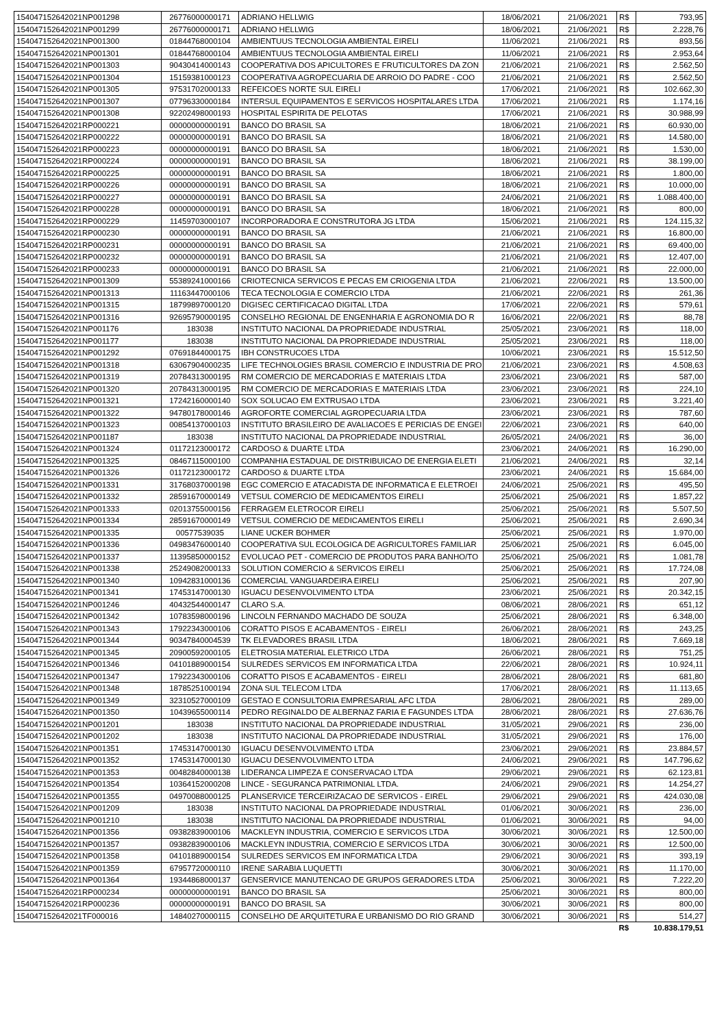| 154047152642021NP001298 | 26776000000171 | ADRIANO HELLWIG | 18/06/2021 | 21/06/2021 | R$ | 793,95 |
| 154047152642021NP001299 | 26776000000171 | ADRIANO HELLWIG | 18/06/2021 | 21/06/2021 | R$ | 2.228,76 |
| 154047152642021NP001300 | 01844768000104 | AMBIENTUUS TECNOLOGIA AMBIENTAL EIRELI | 11/06/2021 | 21/06/2021 | R$ | 893,56 |
| 154047152642021NP001301 | 01844768000104 | AMBIENTUUS TECNOLOGIA AMBIENTAL EIRELI | 11/06/2021 | 21/06/2021 | R$ | 2.953,64 |
| 154047152642021NP001303 | 90430414000143 | COOPERATIVA DOS APICULTORES E FRUTICULTORES DA ZON | 21/06/2021 | 21/06/2021 | R$ | 2.562,50 |
| 154047152642021NP001304 | 15159381000123 | COOPERATIVA AGROPECUARIA DE ARROIO DO PADRE - COO | 21/06/2021 | 21/06/2021 | R$ | 2.562,50 |
| 154047152642021NP001305 | 97531702000133 | REFEICOES NORTE SUL EIRELI | 17/06/2021 | 21/06/2021 | R$ | 102.662,30 |
| 154047152642021NP001307 | 07796330000184 | INTERSUL EQUIPAMENTOS E SERVICOS HOSPITALARES LTDA | 17/06/2021 | 21/06/2021 | R$ | 1.174,16 |
| 154047152642021NP001308 | 92202498000193 | HOSPITAL ESPIRITA DE PELOTAS | 17/06/2021 | 21/06/2021 | R$ | 30.988,99 |
| 154047152642021RP000221 | 00000000000191 | BANCO DO BRASIL SA | 18/06/2021 | 21/06/2021 | R$ | 60.930,00 |
| 154047152642021RP000222 | 00000000000191 | BANCO DO BRASIL SA | 18/06/2021 | 21/06/2021 | R$ | 14.580,00 |
| 154047152642021RP000223 | 00000000000191 | BANCO DO BRASIL SA | 18/06/2021 | 21/06/2021 | R$ | 1.530,00 |
| 154047152642021RP000224 | 00000000000191 | BANCO DO BRASIL SA | 18/06/2021 | 21/06/2021 | R$ | 38.199,00 |
| 154047152642021RP000225 | 00000000000191 | BANCO DO BRASIL SA | 18/06/2021 | 21/06/2021 | R$ | 1.800,00 |
| 154047152642021RP000226 | 00000000000191 | BANCO DO BRASIL SA | 18/06/2021 | 21/06/2021 | R$ | 10.000,00 |
| 154047152642021RP000227 | 00000000000191 | BANCO DO BRASIL SA | 24/06/2021 | 21/06/2021 | R$ | 1.088.400,00 |
| 154047152642021RP000228 | 00000000000191 | BANCO DO BRASIL SA | 18/06/2021 | 21/06/2021 | R$ | 800,00 |
| 154047152642021RP000229 | 11459703000107 | INCORPORADORA E CONSTRUTORA JG LTDA | 15/06/2021 | 21/06/2021 | R$ | 124.115,32 |
| 154047152642021RP000230 | 00000000000191 | BANCO DO BRASIL SA | 21/06/2021 | 21/06/2021 | R$ | 16.800,00 |
| 154047152642021RP000231 | 00000000000191 | BANCO DO BRASIL SA | 21/06/2021 | 21/06/2021 | R$ | 69.400,00 |
| 154047152642021RP000232 | 00000000000191 | BANCO DO BRASIL SA | 21/06/2021 | 21/06/2021 | R$ | 12.407,00 |
| 154047152642021RP000233 | 00000000000191 | BANCO DO BRASIL SA | 21/06/2021 | 21/06/2021 | R$ | 22.000,00 |
| 154047152642021NP001309 | 55389241000166 | CRIOTECNICA SERVICOS E PECAS EM CRIOGENIA LTDA | 21/06/2021 | 22/06/2021 | R$ | 13.500,00 |
| 154047152642021NP001313 | 11163447000106 | TECA TECNOLOGIA E COMERCIO LTDA | 21/06/2021 | 22/06/2021 | R$ | 261,36 |
| 154047152642021NP001315 | 18799897000120 | DIGISEC CERTIFICACAO DIGITAL LTDA | 17/06/2021 | 22/06/2021 | R$ | 579,61 |
| 154047152642021NP001316 | 92695790000195 | CONSELHO REGIONAL DE ENGENHARIA E AGRONOMIA DO R | 16/06/2021 | 22/06/2021 | R$ | 88,78 |
| 154047152642021NP001176 | 183038 | INSTITUTO NACIONAL DA PROPRIEDADE INDUSTRIAL | 25/05/2021 | 23/06/2021 | R$ | 118,00 |
| 154047152642021NP001177 | 183038 | INSTITUTO NACIONAL DA PROPRIEDADE INDUSTRIAL | 25/05/2021 | 23/06/2021 | R$ | 118,00 |
| 154047152642021NP001292 | 07691844000175 | IBH CONSTRUCOES LTDA | 10/06/2021 | 23/06/2021 | R$ | 15.512,50 |
| 154047152642021NP001318 | 63067904000235 | LIFE TECHNOLOGIES BRASIL COMERCIO E INDUSTRIA DE PRO | 21/06/2021 | 23/06/2021 | R$ | 4.508,63 |
| 154047152642021NP001319 | 20784313000195 | RM COMERCIO DE MERCADORIAS E MATERIAIS LTDA | 23/06/2021 | 23/06/2021 | R$ | 587,00 |
| 154047152642021NP001320 | 20784313000195 | RM COMERCIO DE MERCADORIAS E MATERIAIS LTDA | 23/06/2021 | 23/06/2021 | R$ | 224,10 |
| 154047152642021NP001321 | 17242160000140 | SOX SOLUCAO EM EXTRUSAO LTDA | 23/06/2021 | 23/06/2021 | R$ | 3.221,40 |
| 154047152642021NP001322 | 94780178000146 | AGROFORTE COMERCIAL AGROPECUARIA LTDA | 23/06/2021 | 23/06/2021 | R$ | 787,60 |
| 154047152642021NP001323 | 00854137000103 | INSTITUTO BRASILEIRO DE AVALIACOES E PERICIAS DE ENGEI | 22/06/2021 | 23/06/2021 | R$ | 640,00 |
| 154047152642021NP001187 | 183038 | INSTITUTO NACIONAL DA PROPRIEDADE INDUSTRIAL | 26/05/2021 | 24/06/2021 | R$ | 36,00 |
| 154047152642021NP001324 | 01172123000172 | CARDOSO & DUARTE LTDA | 23/06/2021 | 24/06/2021 | R$ | 16.290,00 |
| 154047152642021NP001325 | 08467115000100 | COMPANHIA ESTADUAL DE DISTRIBUICAO DE ENERGIA ELETI | 21/06/2021 | 24/06/2021 | R$ | 32,14 |
| 154047152642021NP001326 | 01172123000172 | CARDOSO & DUARTE LTDA | 23/06/2021 | 24/06/2021 | R$ | 15.684,00 |
| 154047152642021NP001331 | 31768037000198 | EGC COMERCIO E ATACADISTA DE INFORMATICA E ELETROEI | 24/06/2021 | 25/06/2021 | R$ | 495,50 |
| 154047152642021NP001332 | 28591670000149 | VETSUL COMERCIO DE MEDICAMENTOS EIRELI | 25/06/2021 | 25/06/2021 | R$ | 1.857,22 |
| 154047152642021NP001333 | 02013755000156 | FERRAGEM ELETROCOR EIRELI | 25/06/2021 | 25/06/2021 | R$ | 5.507,50 |
| 154047152642021NP001334 | 28591670000149 | VETSUL COMERCIO DE MEDICAMENTOS EIRELI | 25/06/2021 | 25/06/2021 | R$ | 2.690,34 |
| 154047152642021NP001335 | 00577539035 | LIANE UCKER BOHMER | 25/06/2021 | 25/06/2021 | R$ | 1.970,00 |
| 154047152642021NP001336 | 04983476000140 | COOPERATIVA SUL ECOLOGICA DE AGRICULTORES FAMILIAR | 25/06/2021 | 25/06/2021 | R$ | 6.045,00 |
| 154047152642021NP001337 | 11395850000152 | EVOLUCAO PET - COMERCIO DE PRODUTOS PARA BANHO/TO | 25/06/2021 | 25/06/2021 | R$ | 1.081,78 |
| 154047152642021NP001338 | 25249082000133 | SOLUTION COMERCIO & SERVICOS EIRELI | 25/06/2021 | 25/06/2021 | R$ | 17.724,08 |
| 154047152642021NP001340 | 10942831000136 | COMERCIAL VANGUARDEIRA EIRELI | 25/06/2021 | 25/06/2021 | R$ | 207,90 |
| 154047152642021NP001341 | 17453147000130 | IGUACU DESENVOLVIMENTO LTDA | 23/06/2021 | 25/06/2021 | R$ | 20.342,15 |
| 154047152642021NP001246 | 40432544000147 | CLARO S.A. | 08/06/2021 | 28/06/2021 | R$ | 651,12 |
| 154047152642021NP001342 | 10783598000196 | LINCOLN FERNANDO MACHADO DE SOUZA | 25/06/2021 | 28/06/2021 | R$ | 6.348,00 |
| 154047152642021NP001343 | 17922343000106 | CORATTO PISOS E ACABAMENTOS - EIRELI | 26/06/2021 | 28/06/2021 | R$ | 243,25 |
| 154047152642021NP001344 | 90347840004539 | TK ELEVADORES BRASIL LTDA | 18/06/2021 | 28/06/2021 | R$ | 7.669,18 |
| 154047152642021NP001345 | 20900592000105 | ELETROSIA MATERIAL ELETRICO LTDA | 26/06/2021 | 28/06/2021 | R$ | 751,25 |
| 154047152642021NP001346 | 04101889000154 | SULREDES SERVICOS EM INFORMATICA LTDA | 22/06/2021 | 28/06/2021 | R$ | 10.924,11 |
| 154047152642021NP001347 | 17922343000106 | CORATTO PISOS E ACABAMENTOS - EIRELI | 28/06/2021 | 28/06/2021 | R$ | 681,80 |
| 154047152642021NP001348 | 18785251000194 | ZONA SUL TELECOM LTDA | 17/06/2021 | 28/06/2021 | R$ | 11.113,65 |
| 154047152642021NP001349 | 32310527000109 | GESTAO E CONSULTORIA EMPRESARIAL AFC LTDA | 28/06/2021 | 28/06/2021 | R$ | 289,00 |
| 154047152642021NP001350 | 10439655000114 | PEDRO REGINALDO DE ALBERNAZ FARIA E FAGUNDES LTDA | 28/06/2021 | 28/06/2021 | R$ | 27.636,76 |
| 154047152642021NP001201 | 183038 | INSTITUTO NACIONAL DA PROPRIEDADE INDUSTRIAL | 31/05/2021 | 29/06/2021 | R$ | 236,00 |
| 154047152642021NP001202 | 183038 | INSTITUTO NACIONAL DA PROPRIEDADE INDUSTRIAL | 31/05/2021 | 29/06/2021 | R$ | 176,00 |
| 154047152642021NP001351 | 17453147000130 | IGUACU DESENVOLVIMENTO LTDA | 23/06/2021 | 29/06/2021 | R$ | 23.884,57 |
| 154047152642021NP001352 | 17453147000130 | IGUACU DESENVOLVIMENTO LTDA | 24/06/2021 | 29/06/2021 | R$ | 147.796,62 |
| 154047152642021NP001353 | 00482840000138 | LIDERANCA LIMPEZA E CONSERVACAO LTDA | 29/06/2021 | 29/06/2021 | R$ | 62.123,81 |
| 154047152642021NP001354 | 10364152000208 | LINCE - SEGURANCA PATRIMONIAL LTDA. | 24/06/2021 | 29/06/2021 | R$ | 14.254,27 |
| 154047152642021NP001355 | 04970088000125 | PLANSERVICE TERCEIRIZACAO DE SERVICOS - EIREL | 29/06/2021 | 29/06/2021 | R$ | 424.030,08 |
| 154047152642021NP001209 | 183038 | INSTITUTO NACIONAL DA PROPRIEDADE INDUSTRIAL | 01/06/2021 | 30/06/2021 | R$ | 236,00 |
| 154047152642021NP001210 | 183038 | INSTITUTO NACIONAL DA PROPRIEDADE INDUSTRIAL | 01/06/2021 | 30/06/2021 | R$ | 94,00 |
| 154047152642021NP001356 | 09382839000106 | MACKLEYN INDUSTRIA, COMERCIO E SERVICOS LTDA | 30/06/2021 | 30/06/2021 | R$ | 12.500,00 |
| 154047152642021NP001357 | 09382839000106 | MACKLEYN INDUSTRIA, COMERCIO E SERVICOS LTDA | 30/06/2021 | 30/06/2021 | R$ | 12.500,00 |
| 154047152642021NP001358 | 04101889000154 | SULREDES SERVICOS EM INFORMATICA LTDA | 29/06/2021 | 30/06/2021 | R$ | 393,19 |
| 154047152642021NP001359 | 67957720000110 | IRENE SARABIA LUQUETTI | 30/06/2021 | 30/06/2021 | R$ | 11.170,00 |
| 154047152642021NP001364 | 19344868000137 | GENSERVICE MANUTENCAO DE GRUPOS GERADORES LTDA | 25/06/2021 | 30/06/2021 | R$ | 7.222,20 |
| 154047152642021RP000234 | 00000000000191 | BANCO DO BRASIL SA | 25/06/2021 | 30/06/2021 | R$ | 800,00 |
| 154047152642021RP000236 | 00000000000191 | BANCO DO BRASIL SA | 30/06/2021 | 30/06/2021 | R$ | 800,00 |
| 154047152642021TF000016 | 14840270000115 | CONSELHO DE ARQUITETURA E URBANISMO DO RIO GRAND | 30/06/2021 | 30/06/2021 | R$ | 514,27 |
| | | | | | R$ | 10.838.179,51 |